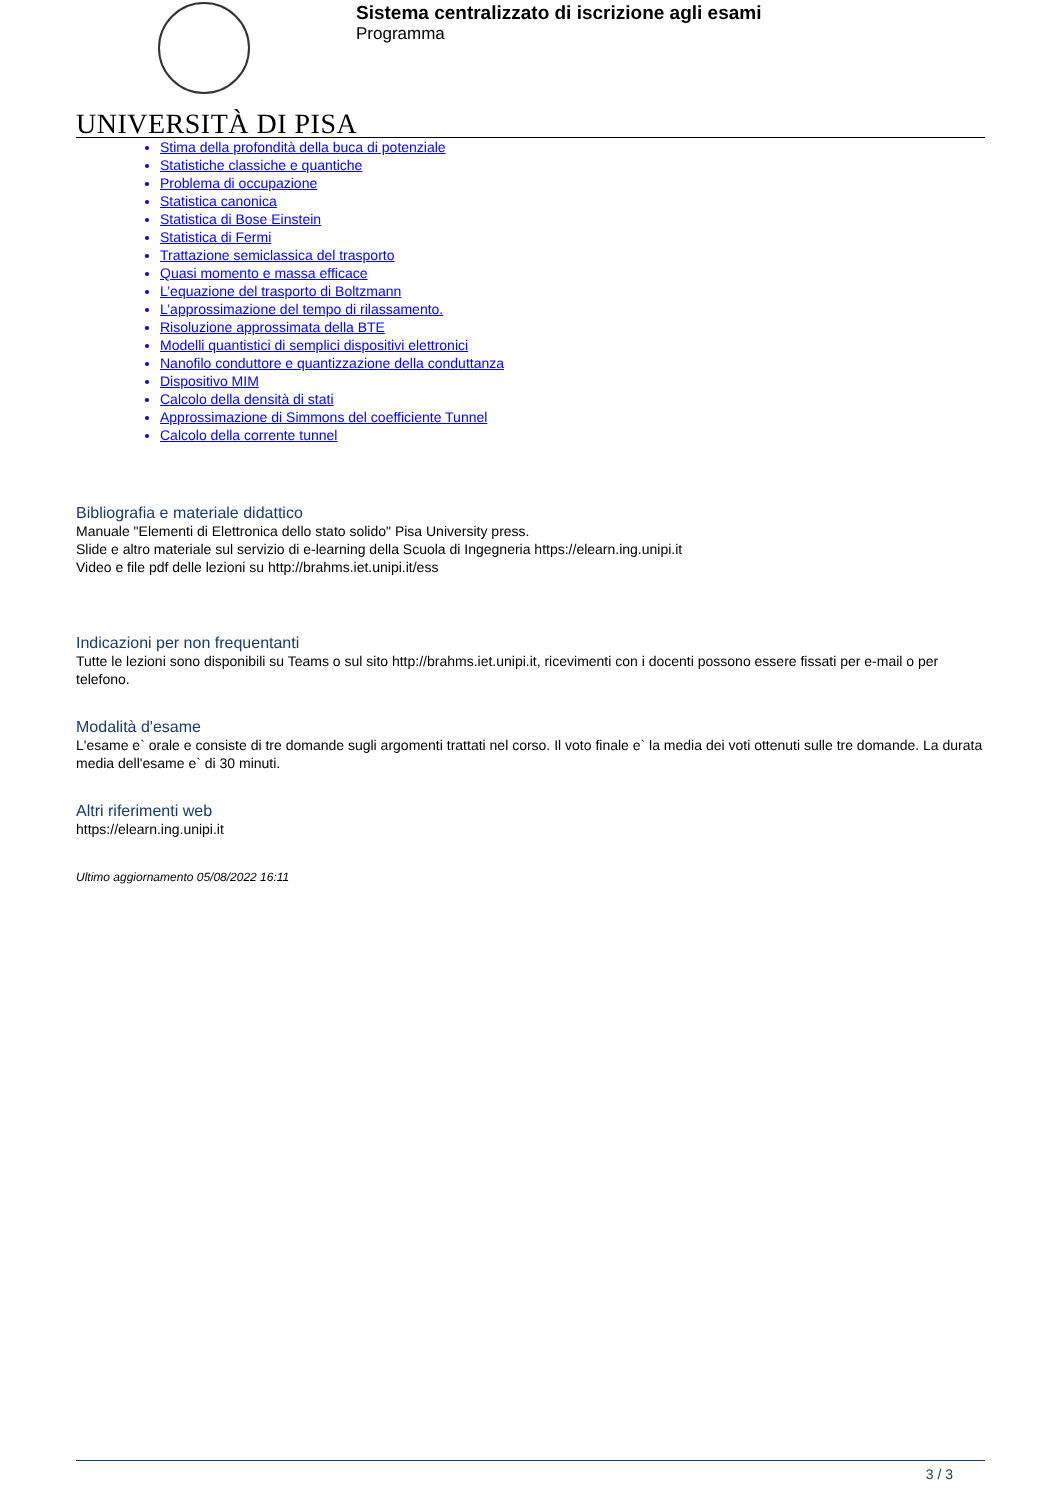UNIVERSITÀ DI PISA
Sistema centralizzato di iscrizione agli esami
Programma
Stima della profondità della buca di potenziale
Statistiche classiche e quantiche
Problema di occupazione
Statistica canonica
Statistica di Bose Einstein
Statistica di Fermi
Trattazione semiclassica del trasporto
Quasi momento e massa efficace
L’equazione del trasporto di Boltzmann
L’approssimazione del tempo di rilassamento.
Risoluzione approssimata della BTE
Modelli quantistici di semplici dispositivi elettronici
Nanofilo conduttore e quantizzazione della conduttanza
Dispositivo MIM
Calcolo della densità di stati
Approssimazione di Simmons del coefficiente Tunnel
Calcolo della corrente tunnel
Bibliografia e materiale didattico
Manuale "Elementi di Elettronica dello stato solido" Pisa University press.
Slide e altro materiale sul servizio di e-learning della Scuola di Ingegneria https://elearn.ing.unipi.it
Video e file pdf delle lezioni su http://brahms.iet.unipi.it/ess
Indicazioni per non frequentanti
Tutte le lezioni sono disponibili su Teams o sul sito http://brahms.iet.unipi.it, ricevimenti con i docenti possono essere fissati per e-mail o per telefono.
Modalità d'esame
L'esame e` orale e consiste di tre domande sugli argomenti trattati nel corso. Il voto finale e` la media dei voti ottenuti sulle tre domande. La durata media dell'esame e` di 30 minuti.
Altri riferimenti web
https://elearn.ing.unipi.it
Ultimo aggiornamento 05/08/2022 16:11
3 / 3